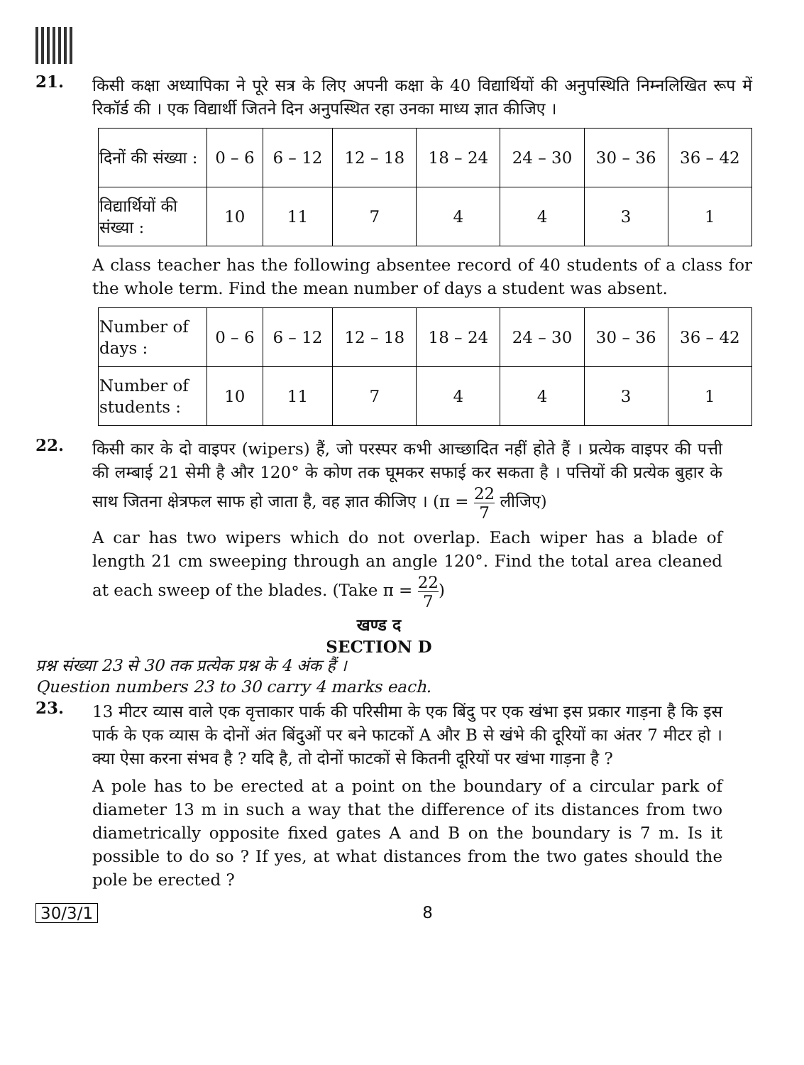21.
किसी कक्षा अध्यापिका ने पूरे सत्र के लिए अपनी कक्षा के 40 विद्यार्थियों की अनुपस्थिति निम्नलिखित रूप में रिकॉर्ड की । एक विद्यार्थी जितने दिन अनुपस्थित रहा उनका माध्य ज्ञात कीजिए ।
| दिनों की संख्या : | 0 – 6 | 6 – 12 | 12 – 18 | 18 – 24 | 24 – 30 | 30 – 36 | 36 – 42 |
| विद्यार्थियों की संख्या : | 10 | 11 | 7 | 4 | 4 | 3 | 1 |
A class teacher has the following absentee record of 40 students of a class for the whole term. Find the mean number of days a student was absent.
| Number of days : | 0 – 6 | 6 – 12 | 12 – 18 | 18 – 24 | 24 – 30 | 30 – 36 | 36 – 42 |
| Number of students : | 10 | 11 | 7 | 4 | 4 | 3 | 1 |
22.
किसी कार के दो वाइपर (wipers) हैं, जो परस्पर कभी आच्छादित नहीं होते हैं । प्रत्येक वाइपर की पत्ती की लम्बाई 21 सेमी है और 120° के कोण तक घूमकर सफाई कर सकता है । पत्तियों की प्रत्येक बुहार के साथ जितना क्षेत्रफल साफ हो जाता है, वह ज्ञात कीजिए । (π = 22 7 लीजिए)
A car has two wipers which do not overlap. Each wiper has a blade of length 21 cm sweeping through an angle 120°. Find the total area cleaned at each sweep of the blades. (Take π = 22 7)
खण्ड द
SECTION D
प्रश्न संख्या 23 से 30 तक प्रत्येक प्रश्न के 4 अंक हैं ।
Question numbers 23 to 30 carry 4 marks each.
23.
13 मीटर व्यास वाले एक वृत्ताकार पार्क की परिसीमा के एक बिंदु पर एक खंभा इस प्रकार गाड़ना है कि इस पार्क के एक व्यास के दोनों अंत बिंदुओं पर बने फाटकों A और B से खंभे की दूरियों का अंतर 7 मीटर हो । क्या ऐसा करना संभव है ? यदि है, तो दोनों फाटकों से कितनी दूरियों पर खंभा गाड़ना है ?
A pole has to be erected at a point on the boundary of a circular park of diameter 13 m in such a way that the difference of its distances from two diametrically opposite fixed gates A and B on the boundary is 7 m. Is it possible to do so ? If yes, at what distances from the two gates should the pole be erected ?
30/3/1 8